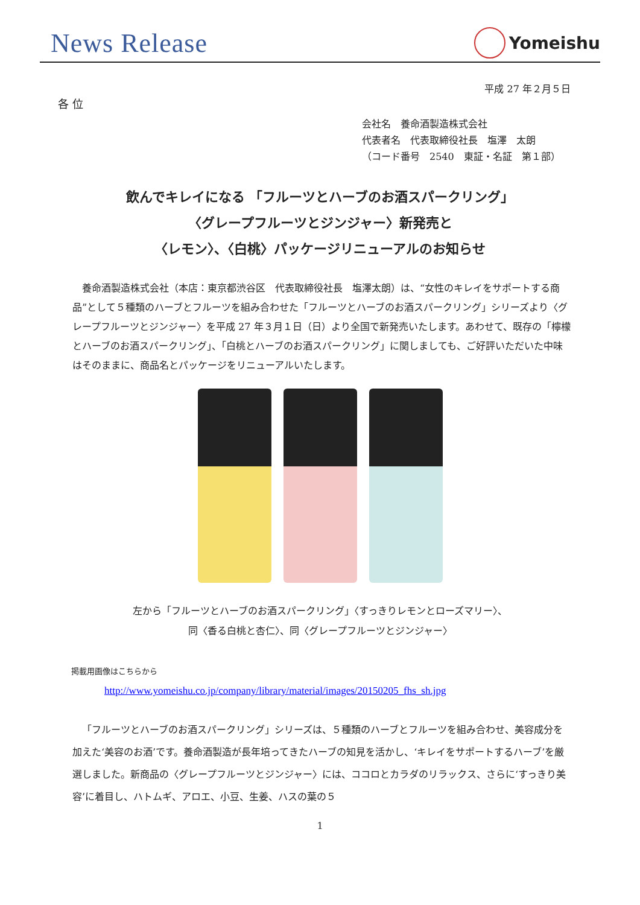News Release
Yomeishu
平成 27 年２月５日
各 位
会社名　養命酒製造株式会社
代表者名　代表取締役社長　塩澤　太朗
（コード番号　2540　東証・名証　第１部）
飲んでキレイになる 「フルーツとハーブのお酒スパークリング」
〈グレープフルーツとジンジャー〉新発売と
〈レモン〉、〈白桃〉パッケージリニューアルのお知らせ
養命酒製造株式会社（本店：東京都渋谷区　代表取締役社長　塩澤太朗）は、“女性のキレイをサポートする商品”として５種類のハーブとフルーツを組み合わせた「フルーツとハーブのお酒スパークリング」シリーズより〈グレープフルーツとジンジャー〉を平成 27 年３月１日（日）より全国で新発売いたします。あわせて、既存の「檸檬とハーブのお酒スパークリング」、「白桃とハーブのお酒スパークリング」に関しましても、ご好評いただいた中味はそのままに、商品名とパッケージをリニューアルいたします。
左から「フルーツとハーブのお酒スパークリング」〈すっきりレモンとローズマリー〉、
同〈香る白桃と杏仁〉、同〈グレープフルーツとジンジャー〉
掲載用画像はこちらから
http://www.yomeishu.co.jp/company/library/material/images/20150205_fhs_sh.jpg
「フルーツとハーブのお酒スパークリング」シリーズは、５種類のハーブとフルーツを組み合わせ、美容成分を加えた‘美容のお酒’です。養命酒製造が長年培ってきたハーブの知見を活かし、‘キレイをサポートするハーブ’を厳選しました。新商品の〈グレープフルーツとジンジャー〉には、ココロとカラダのリラックス、さらに‘すっきり美容’に着目し、ハトムギ、アロエ、小豆、生姜、ハスの葉の５
1